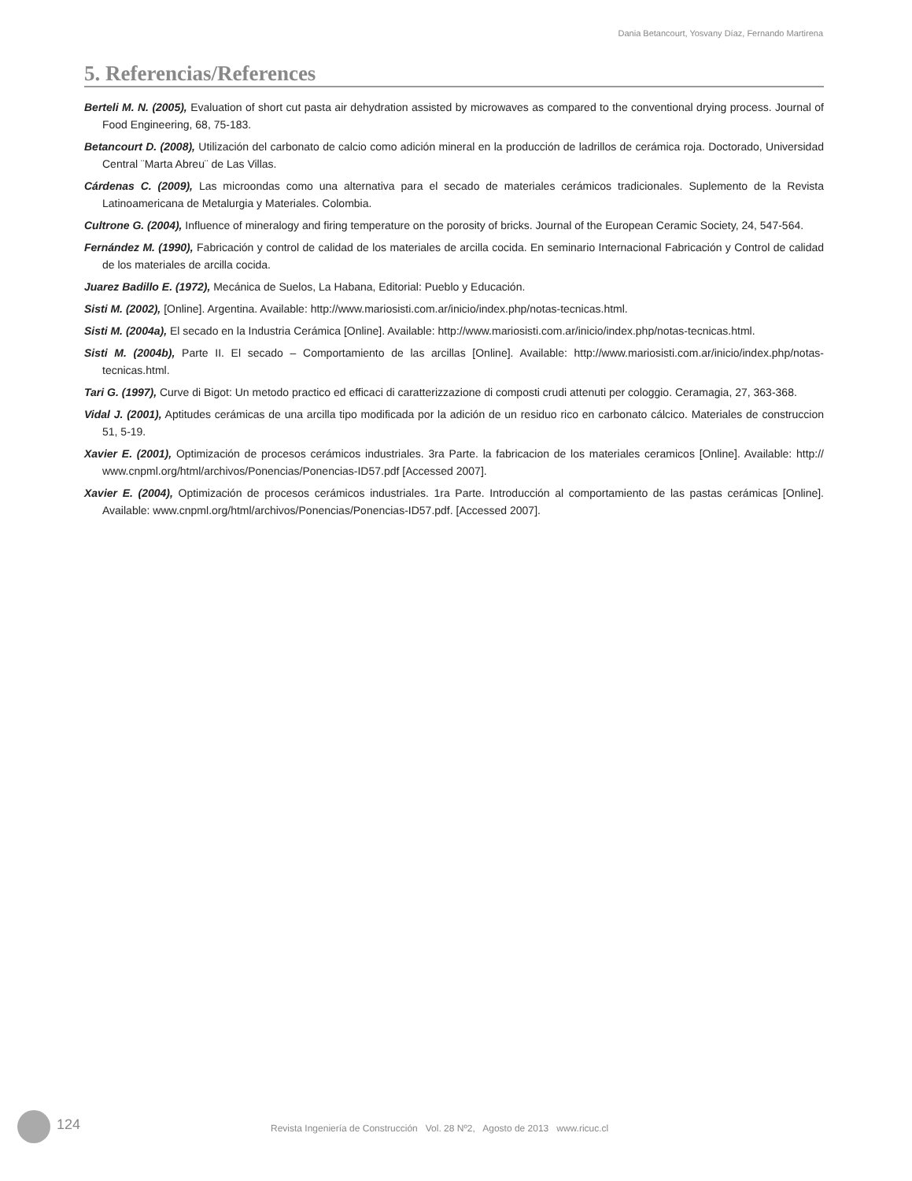Dania Betancourt, Yosvany Díaz, Fernando Martirena
5. Referencias/References
Berteli M. N. (2005), Evaluation of short cut pasta air dehydration assisted by microwaves as compared to the conventional drying process. Journal of Food Engineering, 68, 75-183.
Betancourt D. (2008), Utilización del carbonato de calcio como adición mineral en la producción de ladrillos de cerámica roja. Doctorado, Universidad Central ¨Marta Abreu¨ de Las Villas.
Cárdenas C. (2009), Las microondas como una alternativa para el secado de materiales cerámicos tradicionales. Suplemento de la Revista Latinoamericana de Metalurgia y Materiales. Colombia.
Cultrone G. (2004), Influence of mineralogy and firing temperature on the porosity of bricks. Journal of the European Ceramic Society, 24, 547-564.
Fernández M. (1990), Fabricación y control de calidad de los materiales de arcilla cocida. En seminario Internacional Fabricación y Control de calidad de los materiales de arcilla cocida.
Juarez Badillo E. (1972), Mecánica de Suelos, La Habana, Editorial: Pueblo y Educación.
Sisti M. (2002), [Online]. Argentina. Available: http://www.mariosisti.com.ar/inicio/index.php/notas-tecnicas.html.
Sisti M. (2004a), El secado en la Industria Cerámica [Online]. Available: http://www.mariosisti.com.ar/inicio/index.php/notas-tecnicas.html.
Sisti M. (2004b), Parte II. El secado – Comportamiento de las arcillas [Online]. Available: http://www.mariosisti.com.ar/inicio/index.php/notas-tecnicas.html.
Tari G. (1997), Curve di Bigot: Un metodo practico ed efficaci di caratterizzazione di composti crudi attenuti per cologgio. Ceramagia, 27, 363-368.
Vidal J. (2001), Aptitudes cerámicas de una arcilla tipo modificada por la adición de un residuo rico en carbonato cálcico. Materiales de construccion 51, 5-19.
Xavier E. (2001), Optimización de procesos cerámicos industriales. 3ra Parte. la fabricacion de los materiales ceramicos [Online]. Available: http:// www.cnpml.org/html/archivos/Ponencias/Ponencias-ID57.pdf [Accessed 2007].
Xavier E. (2004), Optimización de procesos cerámicos industriales. 1ra Parte. Introducción al comportamiento de las pastas cerámicas [Online]. Available: www.cnpml.org/html/archivos/Ponencias/Ponencias-ID57.pdf. [Accessed 2007].
124
Revista Ingeniería de Construcción Vol. 28 Nº2, Agosto de 2013 www.ricuc.cl